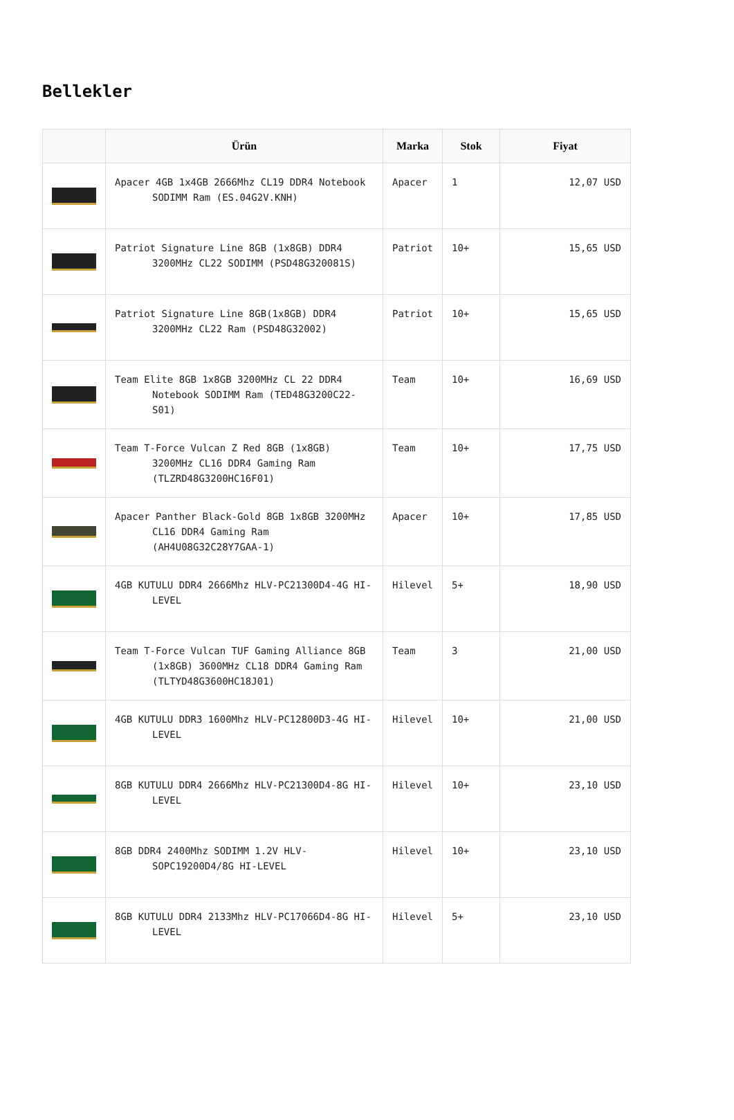Bellekler
| | Ürün | Marka | Stok | Fiyat |
| --- | --- | --- | --- | --- |
| | Apacer 4GB 1x4GB 2666Mhz CL19 DDR4 Notebook SODIMM Ram (ES.04G2V.KNH) | Apacer | 1 | 12,07 USD |
| | Patriot Signature Line 8GB (1x8GB) DDR4 3200MHz CL22 SODIMM (PSD48G320081S) | Patriot | 10+ | 15,65 USD |
| | Patriot Signature Line 8GB(1x8GB) DDR4 3200MHz CL22 Ram (PSD48G32002) | Patriot | 10+ | 15,65 USD |
| | Team Elite 8GB 1x8GB 3200MHz CL 22 DDR4 Notebook SODIMM Ram (TED48G3200C22-S01) | Team | 10+ | 16,69 USD |
| | Team T-Force Vulcan Z Red 8GB (1x8GB) 3200MHz CL16 DDR4 Gaming Ram (TLZRD48G3200HC16F01) | Team | 10+ | 17,75 USD |
| | Apacer Panther Black-Gold 8GB 1x8GB 3200MHz CL16 DDR4 Gaming Ram (AH4U08G32C28Y7GAA-1) | Apacer | 10+ | 17,85 USD |
| | 4GB KUTULU DDR4 2666Mhz HLV-PC21300D4-4G HI-LEVEL | Hilevel | 5+ | 18,90 USD |
| | Team T-Force Vulcan TUF Gaming Alliance 8GB (1x8GB) 3600MHz CL18 DDR4 Gaming Ram (TLTYD48G3600HC18J01) | Team | 3 | 21,00 USD |
| | 4GB KUTULU DDR3 1600Mhz HLV-PC12800D3-4G HI-LEVEL | Hilevel | 10+ | 21,00 USD |
| | 8GB KUTULU DDR4 2666Mhz HLV-PC21300D4-8G HI-LEVEL | Hilevel | 10+ | 23,10 USD |
| | 8GB DDR4 2400Mhz SODIMM 1.2V HLV-SOPC19200D4/8G HI-LEVEL | Hilevel | 10+ | 23,10 USD |
| | 8GB KUTULU DDR4 2133Mhz HLV-PC17066D4-8G HI-LEVEL | Hilevel | 5+ | 23,10 USD |